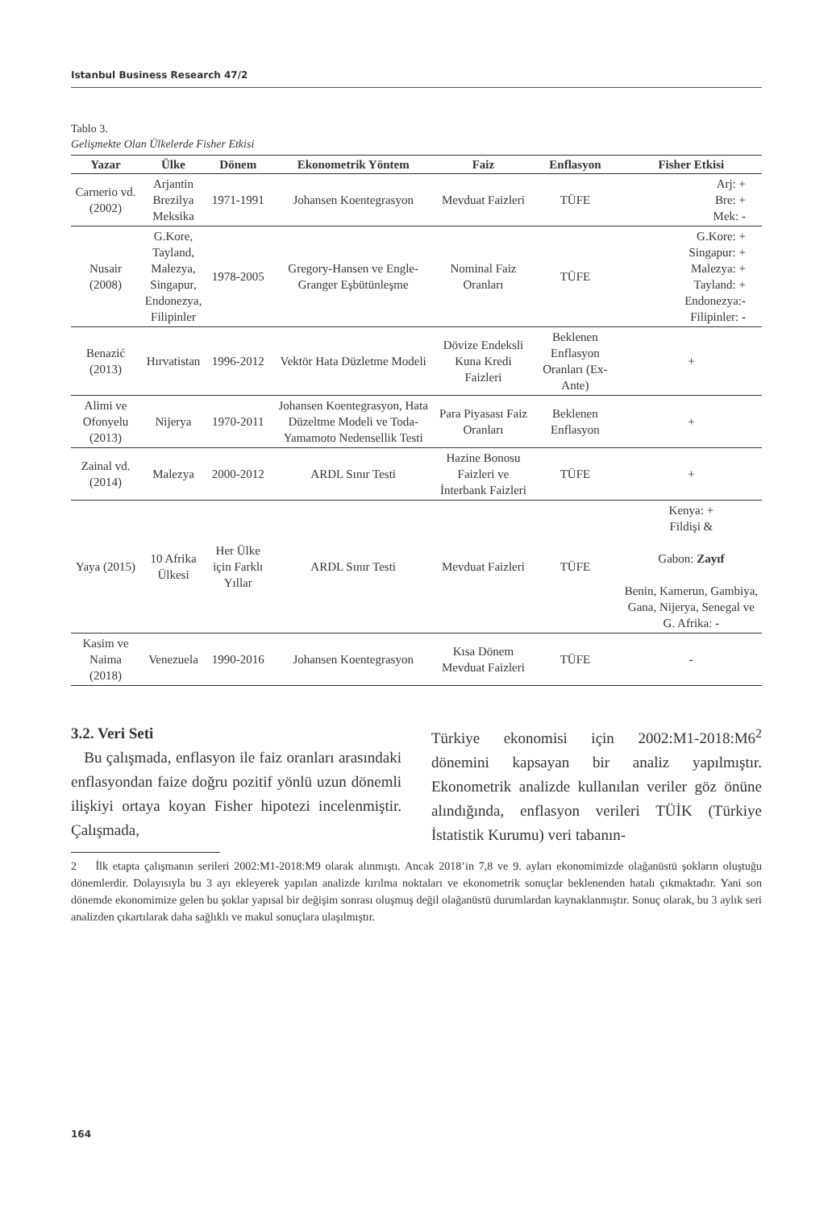Istanbul Business Research 47/2
Tablo 3.
Gelişmekte Olan Ülkelerde Fisher Etkisi
| Yazar | Ülke | Dönem | Ekonometrik Yöntem | Faiz | Enflasyon | Fisher Etkisi |
| --- | --- | --- | --- | --- | --- | --- |
| Carnerio vd.(2002) | Arjantin Brezilya Meksika | 1971-1991 | Johansen Koentegrasyon | Mevduat Faizleri | TÜFE | Arj: + Bre: + Mek: - |
| Nusair (2008) | G.Kore, Tayland, Malezya, Singapur, Endonezya, Filipinler | 1978-2005 | Gregory-Hansen ve Engle-Granger Eşbütünleşme | Nominal Faiz Oranları | TÜFE | G.Kore: + Singapur: + Malezya: + Tayland: + Endonezya: - Filipinler: - |
| Benazić (2013) | Hırvatistan | 1996-2012 | Vektör Hata Düzletme Modeli | Dövize Endeksli Kuna Kredi Faizleri | Beklenen Enflasyon Oranları (Ex-Ante) | + |
| Alimi ve Ofonyelu (2013) | Nijerya | 1970-2011 | Johansen Koentegrasyon, Hata Düzeltme Modeli ve Toda-Yamamoto Nedensellik Testi | Para Piyasası Faiz Oranları | Beklenen Enflasyon | + |
| Zainal vd. (2014) | Malezya | 2000-2012 | ARDL Sınır Testi | Hazine Bonosu Faizleri ve İnterbank Faizleri | TÜFE | + |
| Yaya (2015) | 10 Afrika Ülkesi | Her Ülke için Farklı Yıllar | ARDL Sınır Testi | Mevduat Faizleri | TÜFE | Kenya: + Fildişi & Gabon: Zayıf Benin, Kamerun, Gambiya, Gana, Nijerya, Senegal ve G. Afrika: - |
| Kasim ve Naima (2018) | Venezuela | 1990-2016 | Johansen Koentegrasyon | Kısa Dönem Mevduat Faizleri | TÜFE | - |
3.2. Veri Seti
Bu çalışmada, enflasyon ile faiz oranları arasındaki enflasyondan faize doğru pozitif yönlü uzun dönemli ilişkiyi ortaya koyan Fisher hipotezi incelenmiştir. Çalışmada,
Türkiye ekonomisi için 2002:M1-2018:M6<sup>2</sup> dönemini kapsayan bir analiz yapılmıştır. Ekonometrik analizde kullanılan veriler göz önüne alındığında, enflasyon verileri TÜİK (Türkiye İstatistik Kurumu) veri tabanın-
2 İlk etapta çalışmanın serileri 2002:M1-2018:M9 olarak alınmıştı. Ancak 2018’in 7,8 ve 9. ayları ekonomimizde olağanüstü şokların oluştuğu dönemlerdir. Dolayısıyla bu 3 ayı ekleyerek yapılan analizde kırılma noktaları ve ekonometrik sonuçlar beklenenden hatalı çıkmaktadır. Yani son dönemde ekonomimize gelen bu şoklar yapısal bir değişim sonrası oluşmuş değil olağanüstü durumlardan kaynaklanmıştır. Sonuç olarak, bu 3 aylık seri analizden çıkartılarak daha sağlıklı ve makul sonuçlara ulaşılmıştır.
164